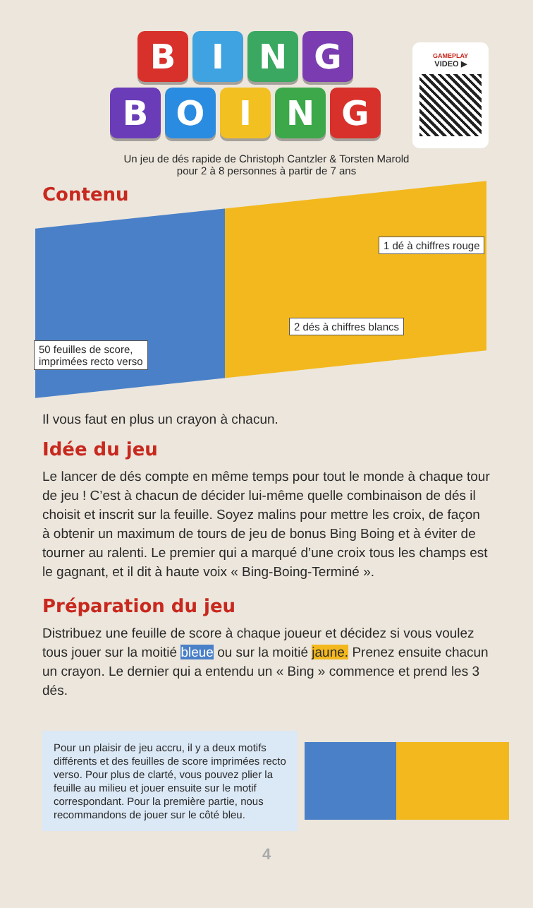B I N G
B O I N G
GAMEPLAY
VIDEO ▶
Un jeu de dés rapide de Christoph Cantzler & Torsten Marold
pour 2 à 8 personnes à partir de 7 ans
Contenu
1 dé à chiffres rouge
2 dés à chiffres blancs
50 feuilles de score,
imprimées recto verso
Il vous faut en plus un crayon à chacun.
Idée du jeu
Le lancer de dés compte en même temps pour tout le monde à chaque tour de jeu ! C’est à chacun de décider lui-même quelle combinaison de dés il choisit et inscrit sur la feuille. Soyez malins pour mettre les croix, de façon à obtenir un maximum de tours de jeu de bonus Bing Boing et à éviter de tourner au ralenti. Le premier qui a marqué d’une croix tous les champs est le gagnant, et il dit à haute voix « Bing-Boing-Terminé ».
Préparation du jeu
Distribuez une feuille de score à chaque joueur et décidez si vous voulez tous jouer sur la moitié bleue ou sur la moitié jaune. Prenez ensuite chacun un crayon. Le dernier qui a entendu un « Bing » commence et prend les 3 dés.
Pour un plaisir de jeu accru, il y a deux motifs différents et des feuilles de score imprimées recto verso. Pour plus de clarté, vous pouvez plier la feuille au milieu et jouer ensuite sur le motif correspondant. Pour la première partie, nous recommandons de jouer sur le côté bleu.
4